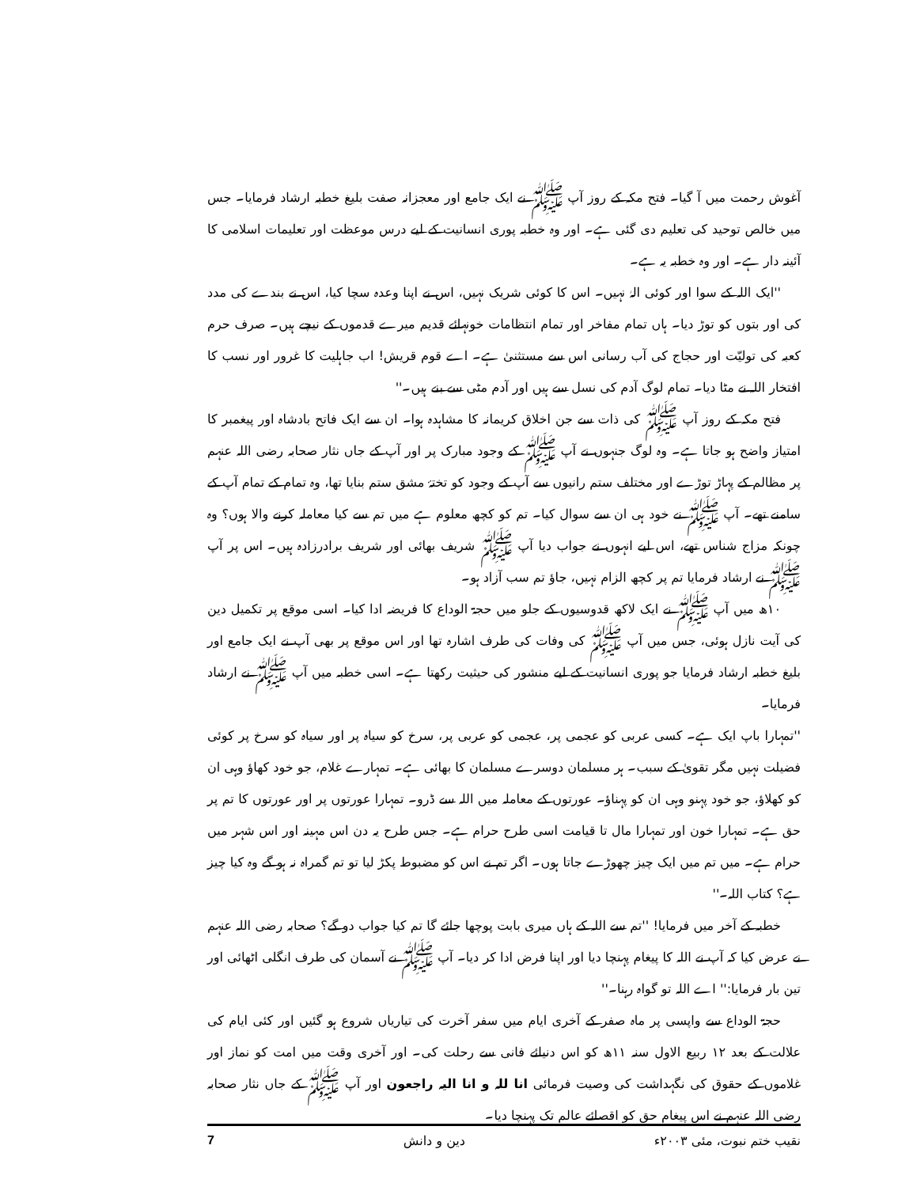آغوش رحمت میں آ گیا۔ فتح مکہ کے روز آپ ﷺ نے ایک جامع اور معجزانہ صفت بلیغ خطبہ ارشاد فرمایا۔ جس میں خالص توحید کی تعلیم دی گئی ہے۔ اور وہ خطبہ پوری انسانیت کے لیے درس موعظت اور تعلیمات اسلامی کا آئینہ دار ہے۔ اور وہ خطبہ یہ ہے۔
''ایک اللہ کے سوا اور کوئی الہٰ نہیں۔ اس کا کوئی شریک نہیں، اس نے اپنا وعدہ سچا کیا، اس نے بندے کی مدد کی اور بتوں کو توڑ دیا۔ ہاں تمام مفاخر اور تمام انتظامات خونہائے قدیم میرے قدموں کے نیچے ہیں۔ صرف حرم کعبہ کی تولیّت اور حجاج کی آب رسانی اس سے مستثنیٰ ہے۔ اے قوم قریش! اب جاہلیت کا غرور اور نسب کا افتخار اللہ نے مٹا دیا۔ تمام لوگ آدم کی نسل سے ہیں اور آدم مٹی سے بنے ہیں۔''
فتح مکہ کے روز آپ ﷺ کی ذات سے جن اخلاق کریمانہ کا مشاہدہ ہوا۔ ان سے ایک فاتح بادشاہ اور پیغمبر کا امتیاز واضح ہو جاتا ہے۔ وہ لوگ جنہوں نے آپ ﷺ کے وجود مبارک پر اور آپ کے جاں نثار صحابہ رضی اللہ عنہم پر مظالم کے پہاڑ توڑے اور مختلف ستم رانیوں سے آپ کے وجود کو تختۂ مشق ستم بنایا تھا، وہ تمام کے تمام آپ کے سامنے تھے۔ آپ ﷺ نے خود ہی ان سے سوال کیا۔ تم کو کچھ معلوم ہے میں تم سے کیا معاملہ کرنے والا ہوں؟ وہ چونکہ مزاج شناس تھے، اس لیے انہوں نے جواب دیا آپ ﷺ شریف بھائی اور شریف برادرزادہ ہیں۔ اس پر آپ ﷺ نے ارشاد فرمایا تم پر کچھ الزام نہیں، جاؤ تم سب آزاد ہو۔
۱۰ھ میں آپ ﷺ نے ایک لاکھ قدوسیوں کے جلو میں حجۃ الوداع کا فریضہ ادا کیا۔ اسی موقع پر تکمیل دین کی آیت نازل ہوئی، جس میں آپ ﷺ کی وفات کی طرف اشارہ تھا اور اس موقع پر بھی آپ نے ایک جامع اور بلیغ خطبہ ارشاد فرمایا جو پوری انسانیت کے لیے منشور کی حیثیت رکھتا ہے۔ اسی خطبہ میں آپ ﷺ نے ارشاد فرمایا۔
''تمہارا باپ ایک ہے۔ کسی عربی کو عجمی پر، عجمی کو عربی پر، سرخ کو سیاہ پر اور سیاہ کو سرخ پر کوئی فضیلت نہیں مگر تقویٰ کے سبب۔ ہر مسلمان دوسرے مسلمان کا بھائی ہے۔ تمہارے غلام، جو خود کھاؤ وہی ان کو کھلاؤ، جو خود پہنو وہی ان کو پہناؤ۔ عورتوں کے معاملہ میں اللہ سے ڈرو۔ تمہارا عورتوں پر اور عورتوں کا تم پر حق ہے۔ تمہارا خون اور تمہارا مال تا قیامت اسی طرح حرام ہے۔ جس طرح یہ دن اس مہینہ اور اس شہر میں حرام ہے۔ میں تم میں ایک چیز چھوڑے جاتا ہوں۔ اگر تم نے اس کو مضبوط پکڑ لیا تو تم گمراہ نہ ہو گے وہ کیا چیز ہے؟ کتاب اللہ۔''
خطبہ کے آخر میں فرمایا! ''تم سے اللہ کے ہاں میری بابت پوچھا جائے گا تم کیا جواب دو گے؟ صحابہ رضی اللہ عنہم نے عرض کیا کہ آپ نے اللہ کا پیغام پہنچا دیا اور اپنا فرض ادا کر دیا۔ آپ ﷺ نے آسمان کی طرف انگلی اٹھائی اور تین بار فرمایا:'' اے اللہ تو گواہ رہنا۔''
حجۃ الوداع سے واپسی پر ماہ صفر کے آخری ایام میں سفر آخرت کی تیاریاں شروع ہو گئیں اور کئی ایام کی علالت کے بعد ۱۲ ربیع الاول سنہ ۱۱ھ کو اس دنیائے فانی سے رحلت کی۔ اور آخری وقت میں امت کو نماز اور غلاموں کے حقوق کی نگہداشت کی وصیت فرمائی انا للہ و انا الیہ راجعون اور آپ ﷺ کے جاں نثار صحابہ رضی اللہ عنہم نے اس پیغام حق کو اقصائے عالم تک پہنچا دیا۔
نقیب ختم نبوت، مئی ۲۰۰۳ء دین و دانش 7